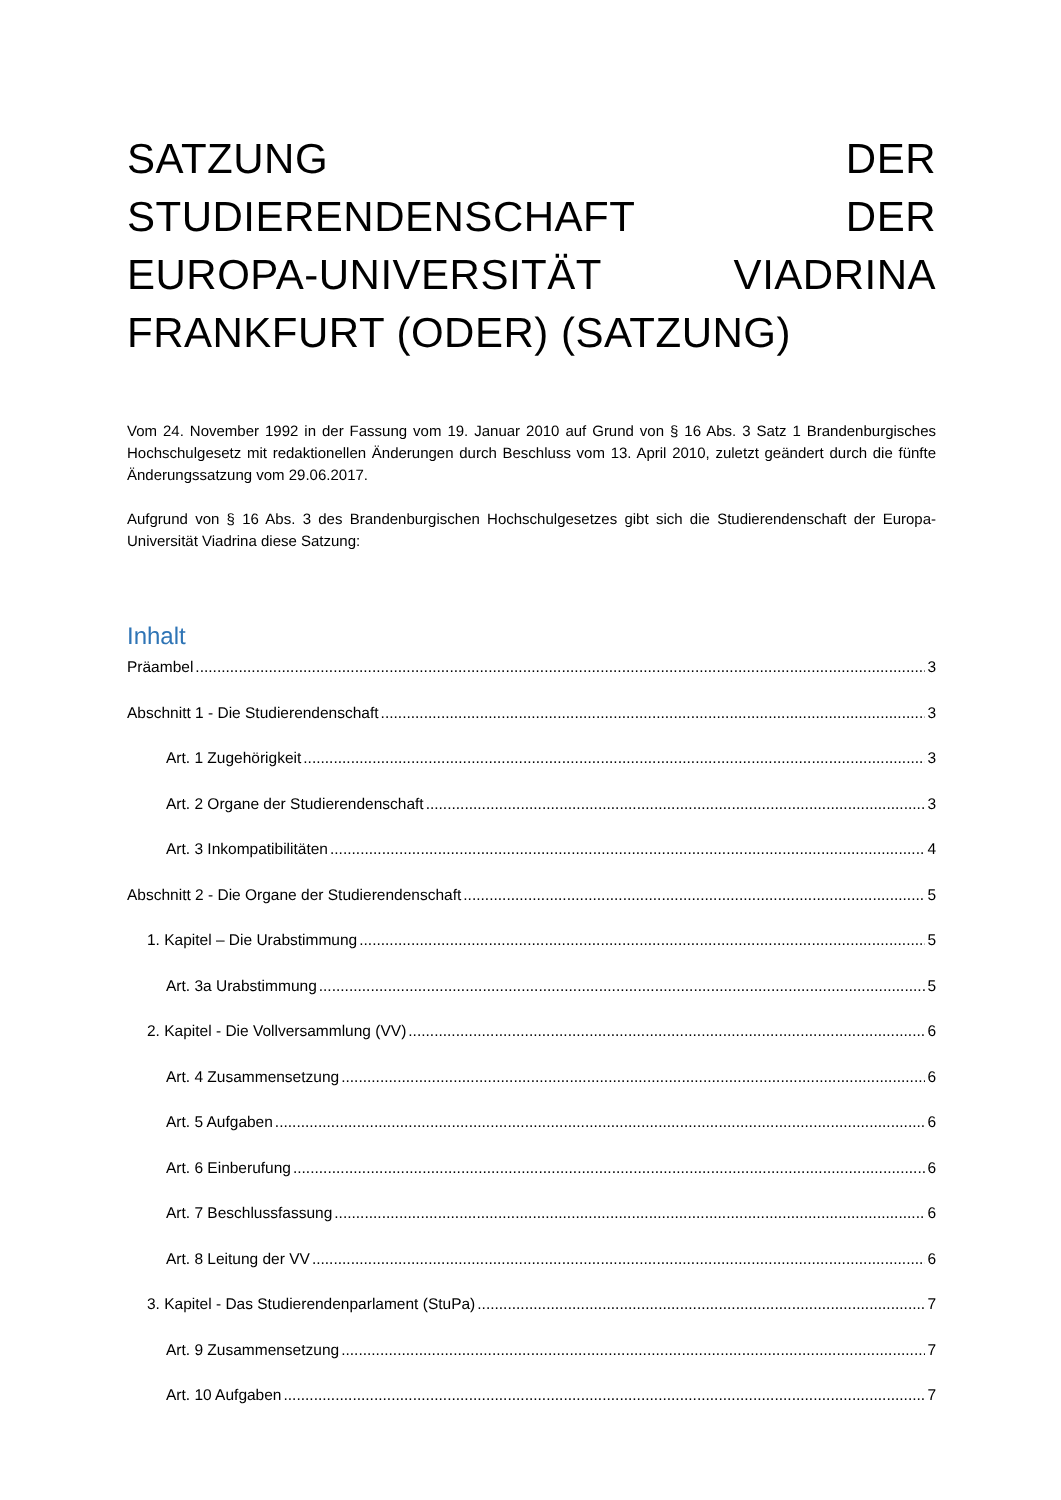SATZUNG DER STUDIERENDENSCHAFT DER EUROPA-UNIVERSITÄT VIADRINA FRANKFURT (ODER) (SATZUNG)
Vom 24. November 1992 in der Fassung vom 19. Januar 2010 auf Grund von § 16 Abs. 3 Satz 1 Brandenburgisches Hochschulgesetz mit redaktionellen Änderungen durch Beschluss vom 13. April 2010, zuletzt geändert durch die fünfte Änderungssatzung vom 29.06.2017.
Aufgrund von § 16 Abs. 3 des Brandenburgischen Hochschulgesetzes gibt sich die Studierendenschaft der Europa-Universität Viadrina diese Satzung:
Inhalt
Präambel 3
Abschnitt 1 - Die Studierendenschaft 3
Art. 1 Zugehörigkeit 3
Art. 2 Organe der Studierendenschaft 3
Art. 3 Inkompatibilitäten 4
Abschnitt 2 - Die Organe der Studierendenschaft 5
1. Kapitel – Die Urabstimmung 5
Art. 3a Urabstimmung 5
2. Kapitel - Die Vollversammlung (VV) 6
Art. 4 Zusammensetzung 6
Art. 5 Aufgaben 6
Art. 6 Einberufung 6
Art. 7 Beschlussfassung 6
Art. 8 Leitung der VV 6
3. Kapitel - Das Studierendenparlament (StuPa) 7
Art. 9 Zusammensetzung 7
Art. 10 Aufgaben 7